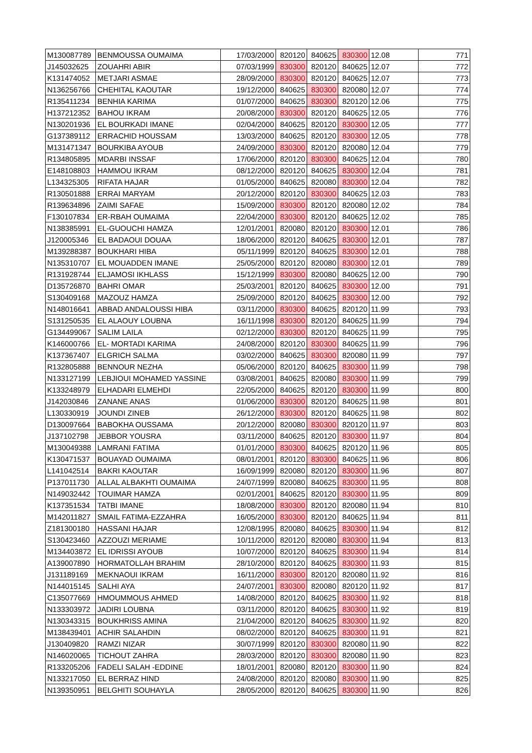| M130087789 | BENMOUSSA OUMAIMA | 17/03/2000 | 820120 | 840625 | 830300 | 12.08 | 771 |
| J145032625 | ZOUAHRI ABIR | 07/03/1999 | 830300 | 820120 | 840625 | 12.07 | 772 |
| K131474052 | METJARI ASMAE | 28/09/2000 | 830300 | 820120 | 840625 | 12.07 | 773 |
| N136256766 | CHEHITAL KAOUTAR | 19/12/2000 | 840625 | 830300 | 820080 | 12.07 | 774 |
| R135411234 | BENHIA KARIMA | 01/07/2000 | 840625 | 830300 | 820120 | 12.06 | 775 |
| H137212352 | BAHOU IKRAM | 20/08/2000 | 830300 | 820120 | 840625 | 12.05 | 776 |
| N130201936 | EL BOURKADI IMANE | 02/04/2000 | 840625 | 820120 | 830300 | 12.05 | 777 |
| G137389112 | ERRACHID HOUSSAM | 13/03/2000 | 840625 | 820120 | 830300 | 12.05 | 778 |
| M131471347 | BOURKIBA AYOUB | 24/09/2000 | 830300 | 820120 | 820080 | 12.04 | 779 |
| R134805895 | MDARBI INSSAF | 17/06/2000 | 820120 | 830300 | 840625 | 12.04 | 780 |
| E148108803 | HAMMOU IKRAM | 08/12/2000 | 820120 | 840625 | 830300 | 12.04 | 781 |
| L134325305 | RIFATA HAJAR | 01/05/2000 | 840625 | 820080 | 830300 | 12.04 | 782 |
| R130501888 | ERRAI MARYAM | 20/12/2000 | 820120 | 830300 | 840625 | 12.03 | 783 |
| R139634896 | ZAIMI SAFAE | 15/09/2000 | 830300 | 820120 | 820080 | 12.02 | 784 |
| F130107834 | ER-RBAH OUMAIMA | 22/04/2000 | 830300 | 820120 | 840625 | 12.02 | 785 |
| N138385991 | EL-GUOUCHI HAMZA | 12/01/2001 | 820080 | 820120 | 830300 | 12.01 | 786 |
| J120005346 | EL BADAOUI DOUAA | 18/06/2000 | 820120 | 840625 | 830300 | 12.01 | 787 |
| M139288387 | BOUKHARI HIBA | 05/11/1999 | 820120 | 840625 | 830300 | 12.01 | 788 |
| N135310707 | EL MOUADDEN IMANE | 25/05/2000 | 820120 | 820080 | 830300 | 12.01 | 789 |
| R131928744 | ELJAMOSI IKHLASS | 15/12/1999 | 830300 | 820080 | 840625 | 12.00 | 790 |
| D135726870 | BAHRI OMAR | 25/03/2001 | 820120 | 840625 | 830300 | 12.00 | 791 |
| S130409168 | MAZOUZ HAMZA | 25/09/2000 | 820120 | 840625 | 830300 | 12.00 | 792 |
| N148016641 | ABBAD ANDALOUSSI HIBA | 03/11/2000 | 830300 | 840625 | 820120 | 11.99 | 793 |
| S131250535 | EL ALAOUY LOUBNA | 16/11/1998 | 830300 | 820120 | 840625 | 11.99 | 794 |
| G134499067 | SALIM LAILA | 02/12/2000 | 830300 | 820120 | 840625 | 11.99 | 795 |
| K146000766 | EL- MORTADI KARIMA | 24/08/2000 | 820120 | 830300 | 840625 | 11.99 | 796 |
| K137367407 | ELGRICH SALMA | 03/02/2000 | 840625 | 830300 | 820080 | 11.99 | 797 |
| R132805888 | BENNOUR NEZHA | 05/06/2000 | 820120 | 840625 | 830300 | 11.99 | 798 |
| N133127199 | LEBJIOUI MOHAMED YASSINE | 03/08/2001 | 840625 | 820080 | 830300 | 11.99 | 799 |
| K133248979 | ELHADARI ELMEHDI | 22/05/2000 | 840625 | 820120 | 830300 | 11.99 | 800 |
| J142030846 | ZANANE ANAS | 01/06/2000 | 830300 | 820120 | 840625 | 11.98 | 801 |
| L130330919 | JOUNDI ZINEB | 26/12/2000 | 830300 | 820120 | 840625 | 11.98 | 802 |
| D130097664 | BABOKHA OUSSAMA | 20/12/2000 | 820080 | 830300 | 820120 | 11.97 | 803 |
| J137102798 | JEBBOR YOUSRA | 03/11/2000 | 840625 | 820120 | 830300 | 11.97 | 804 |
| M130049388 | LAMRANI FATIMA | 01/01/2000 | 830300 | 840625 | 820120 | 11.96 | 805 |
| K130471537 | BOUAYAD OUMAIMA | 08/01/2001 | 820120 | 830300 | 840625 | 11.96 | 806 |
| L141042514 | BAKRI KAOUTAR | 16/09/1999 | 820080 | 820120 | 830300 | 11.96 | 807 |
| P137011730 | ALLAL ALBAKHTI OUMAIMA | 24/07/1999 | 820080 | 840625 | 830300 | 11.95 | 808 |
| N149032442 | TOUIMAR HAMZA | 02/01/2001 | 840625 | 820120 | 830300 | 11.95 | 809 |
| K137351534 | TATBI IMANE | 18/08/2000 | 830300 | 820120 | 820080 | 11.94 | 810 |
| M142011827 | SMAIL FATIMA-EZZAHRA | 16/05/2000 | 830300 | 820120 | 840625 | 11.94 | 811 |
| Z181300180 | HASSANI HAJAR | 12/08/1995 | 820080 | 840625 | 830300 | 11.94 | 812 |
| S130423460 | AZZOUZI MERIAME | 10/11/2000 | 820120 | 820080 | 830300 | 11.94 | 813 |
| M134403872 | EL IDRISSI AYOUB | 10/07/2000 | 820120 | 840625 | 830300 | 11.94 | 814 |
| A139007890 | HORMATOLLAH BRAHIM | 28/10/2000 | 820120 | 840625 | 830300 | 11.93 | 815 |
| J131189169 | MEKNAOUI IKRAM | 16/11/2000 | 830300 | 820120 | 820080 | 11.92 | 816 |
| N144015145 | SALHI AYA | 24/07/2001 | 830300 | 820080 | 820120 | 11.92 | 817 |
| C135077669 | HMOUMMOUS AHMED | 14/08/2000 | 820120 | 840625 | 830300 | 11.92 | 818 |
| N133303972 | JADIRI LOUBNA | 03/11/2000 | 820120 | 840625 | 830300 | 11.92 | 819 |
| N130343315 | BOUKHRISS AMINA | 21/04/2000 | 820120 | 840625 | 830300 | 11.92 | 820 |
| M138439401 | ACHIR SALAHDIN | 08/02/2000 | 820120 | 840625 | 830300 | 11.91 | 821 |
| J130409820 | RAMZI NIZAR | 30/07/1999 | 820120 | 830300 | 820080 | 11.90 | 822 |
| N146020065 | TICHOUT ZAHRA | 28/03/2000 | 820120 | 830300 | 820080 | 11.90 | 823 |
| R133205206 | FADELI SALAH -EDDINE | 18/01/2001 | 820080 | 820120 | 830300 | 11.90 | 824 |
| N133217050 | EL BERRAZ HIND | 24/08/2000 | 820120 | 820080 | 830300 | 11.90 | 825 |
| N139350951 | BELGHITI SOUHAYLA | 28/05/2000 | 820120 | 840625 | 830300 | 11.90 | 826 |